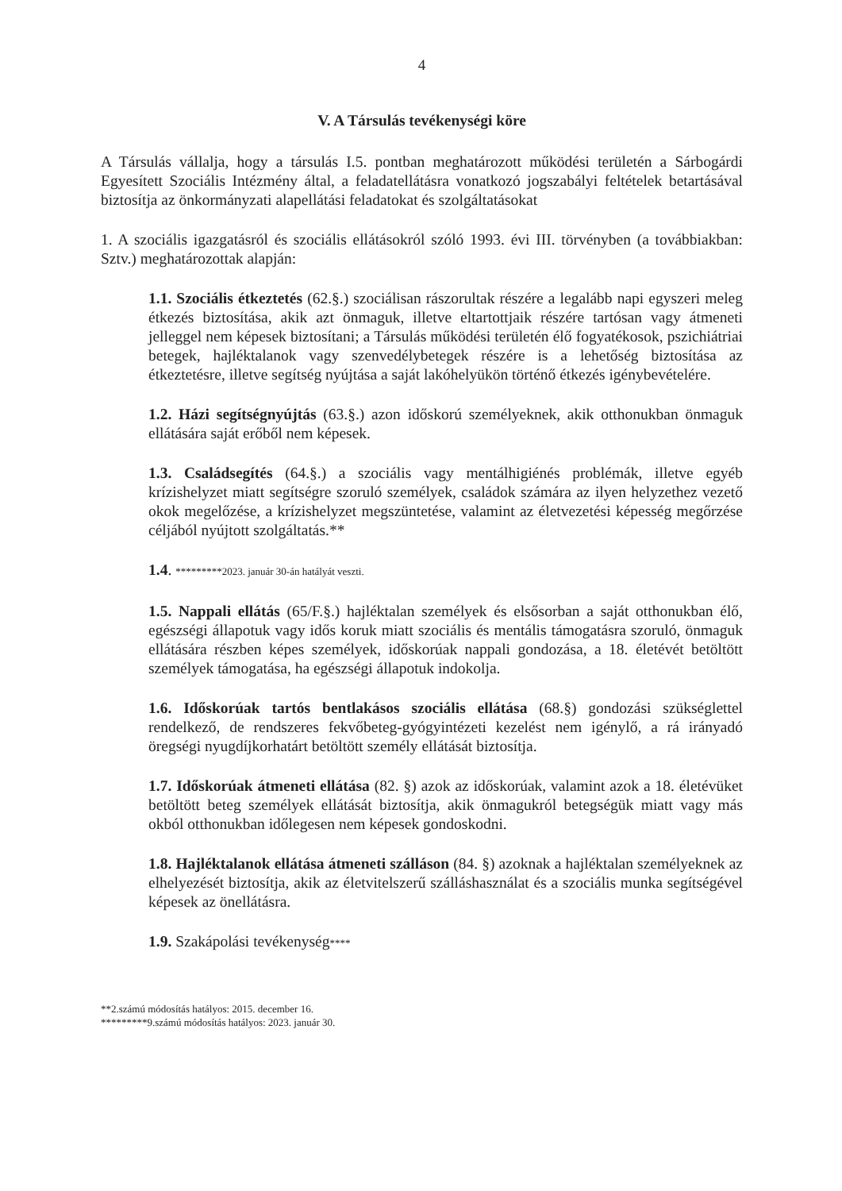4
V. A Társulás tevékenységi köre
A Társulás vállalja, hogy a társulás I.5. pontban meghatározott működési területén a Sárbogárdi Egyesített Szociális Intézmény által, a feladatellátásra vonatkozó jogszabályi feltételek betartásával biztosítja az önkormányzati alapellátási feladatokat és szolgáltatásokat
1. A szociális igazgatásról és szociális ellátásokról szóló 1993. évi III. törvényben (a továbbiakban: Sztv.) meghatározottak alapján:
1.1. Szociális étkeztetés (62.§.) szociálisan rászorultak részére a legalább napi egyszeri meleg étkezés biztosítása, akik azt önmaguk, illetve eltartottjaik részére tartósan vagy átmeneti jelleggel nem képesek biztosítani; a Társulás működési területén élő fogyatékosok, pszichiátriai betegek, hajléktalanok vagy szenvedélybetegek részére is a lehetőség biztosítása az étkeztetésre, illetve segítség nyújtása a saját lakóhelyükön történő étkezés igénybevételére.
1.2. Házi segítségnyújtás (63.§.) azon időskorú személyeknek, akik otthonukban önmaguk ellátására saját erőből nem képesek.
1.3. Családsegítés (64.§.) a szociális vagy mentálhigiénés problémák, illetve egyéb krízishelyzet miatt segítségre szoruló személyek, családok számára az ilyen helyzethez vezető okok megelőzése, a krízishelyzet megszüntetése, valamint az életvezetési képesség megőrzése céljából nyújtott szolgáltatás.**
1.4. *********2023. január 30-án hatályát veszti.
1.5. Nappali ellátás (65/F.§.) hajléktalan személyek és elsősorban a saját otthonukban élő, egészségi állapotuk vagy idős koruk miatt szociális és mentális támogatásra szoruló, önmaguk ellátására részben képes személyek, időskorúak nappali gondozása, a 18. életévét betöltött személyek támogatása, ha egészségi állapotuk indokolja.
1.6. Időskorúak tartós bentlakásos szociális ellátása (68.§) gondozási szükséglettel rendelkező, de rendszeres fekvőbeteg-gyógyintézeti kezelést nem igénylő, a rá irányadó öregségi nyugdíjkorhatárt betöltött személy ellátását biztosítja.
1.7. Időskorúak átmeneti ellátása (82. §) azok az időskorúak, valamint azok a 18. életévüket betöltött beteg személyek ellátását biztosítja, akik önmagukról betegségük miatt vagy más okból otthonukban időlegesen nem képesek gondoskodni.
1.8. Hajléktalanok ellátása átmeneti szálláson (84. §) azoknak a hajléktalan személyeknek az elhelyezését biztosítja, akik az életvitelszerű szálláshasználat és a szociális munka segítségével képesek az önellátásra.
1.9. Szakápolási tevékenység****
**2.számú módosítás hatályos: 2015. december 16.
*********9.számú módosítás hatályos: 2023. január 30.